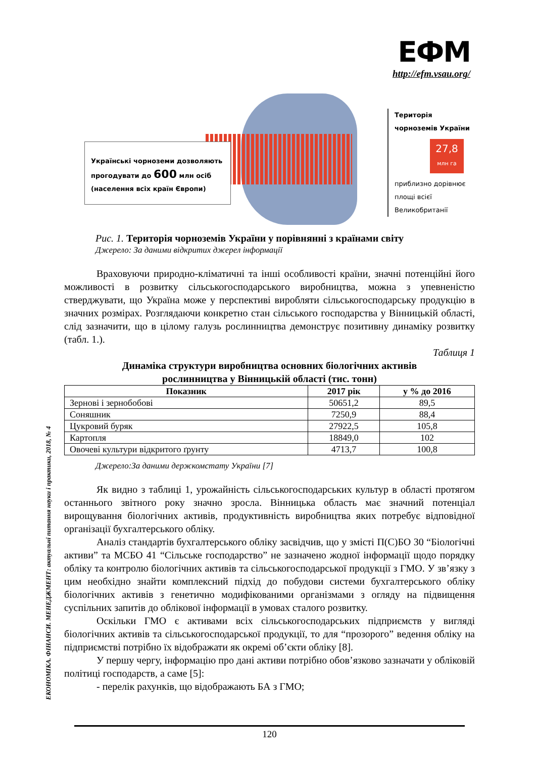ЕФМ
http://efm.vsau.org/
ЕКОНОМІКА. ФІНАНСИ. МЕНЕДЖМЕНТ: актуальні питання науки і практики, 2018, № 4
Українські чорноземи дозволяють прогодувати до 600 млн осіб (населення всіх країн Європи)
Територія чорноземів України
27,8
млн га
приблизно дорівнює площі всієї Великобританії
Рис. 1. Територія чорноземів України у порівнянні з країнами світу
Джерело: За даними відкритих джерел інформації
Враховуючи природно-кліматичні та інші особливості країни, значні потенційні його можливості в розвитку сільськогосподарського виробництва, можна з упевненістю стверджувати, що Україна може у перспективі виробляти сільськогосподарську продукцію в значних розмірах. Розглядаючи конкретно стан сільського господарства у Вінницькій області, слід зазначити, що в цілому галузь рослинництва демонструє позитивну динаміку розвитку (табл. 1.).
Таблиця 1
Динаміка структури виробництва основних біологічних активів
рослинництва у Вінницькій області (тис. тонн)
| Показник | 2017 рік | у % до 2016 |
| --- | --- | --- |
| Зернові і зернобобові | 50651,2 | 89,5 |
| Соняшник | 7250,9 | 88,4 |
| Цукровий буряк | 27922,5 | 105,8 |
| Картопля | 18849,0 | 102 |
| Овочеві культури відкритого ґрунту | 4713,7 | 100,8 |
Джерело:За даними держкомстату України [7]
Як видно з таблиці 1, урожайність сільськогосподарських культур в області протягом останнього звітного року значно зросла. Вінницька область має значний потенціал вирощування біологічних активів, продуктивність виробництва яких потребує відповідної організації бухгалтерського обліку.
Аналіз стандартів бухгалтерського обліку засвідчив, що у змісті П(С)БО 30 “Біологічні активи” та МСБО 41 “Сільське господарство” не зазначено жодної інформації щодо порядку обліку та контролю біологічних активів та сільськогосподарської продукції з ГМО. У зв’язку з цим необхідно знайти комплексний підхід до побудови системи бухгалтерського обліку біологічних активів з генетично модифікованими організмами з огляду на підвищення суспільних запитів до облікової інформації в умовах сталого розвитку.
Оскільки ГМО є активами всіх сільськогосподарських підприємств у вигляді біологічних активів та сільськогосподарської продукції, то для “прозорого” ведення обліку на підприємстві потрібно їх відображати як окремі об’єкти обліку [8].
У першу чергу, інформацію про дані активи потрібно обов’язково зазначати у обліковій політиці господарств, а саме [5]:
- перелік рахунків, що відображають БА з ГМО;
120